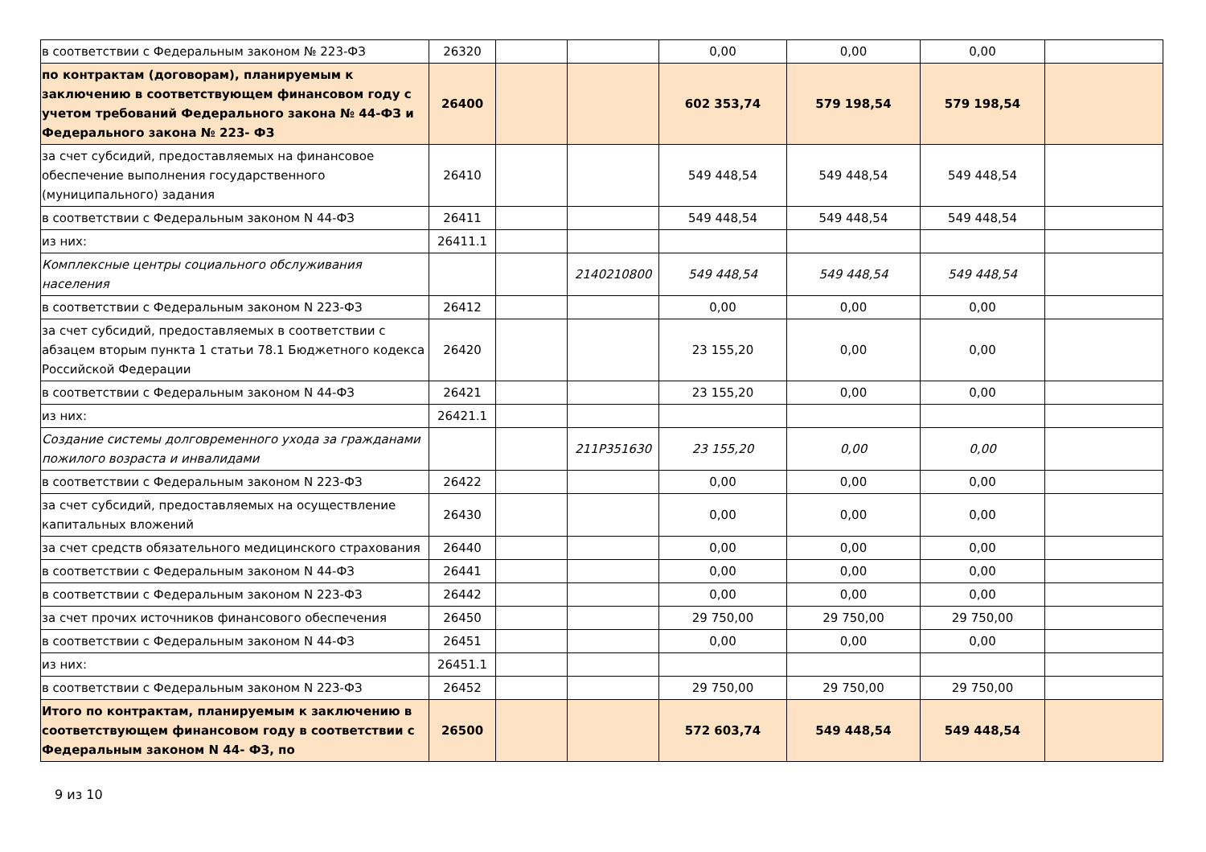| в соответствии с Федеральным законом № 223-ФЗ | 26320 | | | 0,00 | 0,00 | 0,00 | |
| по контрактам (договорам), планируемым к заключению в соответствующем финансовом году с учетом требований Федерального закона № 44-ФЗ и Федерального закона № 223- ФЗ | 26400 | | | 602 353,74 | 579 198,54 | 579 198,54 | |
| за счет субсидий, предоставляемых на финансовое обеспечение выполнения государственного (муниципального) задания | 26410 | | | 549 448,54 | 549 448,54 | 549 448,54 | |
| в соответствии с Федеральным законом N 44-ФЗ | 26411 | | | 549 448,54 | 549 448,54 | 549 448,54 | |
| из них: | 26411.1 | | | | | | |
| Комплексные центры социального обслуживания населения | | | 2140210800 | 549 448,54 | 549 448,54 | 549 448,54 | |
| в соответствии с Федеральным законом N 223-ФЗ | 26412 | | | 0,00 | 0,00 | 0,00 | |
| за счет субсидий, предоставляемых в соответствии с абзацем вторым пункта 1 статьи 78.1 Бюджетного кодекса Российской Федерации | 26420 | | | 23 155,20 | 0,00 | 0,00 | |
| в соответствии с Федеральным законом N 44-ФЗ | 26421 | | | 23 155,20 | 0,00 | 0,00 | |
| из них: | 26421.1 | | | | | | |
| Создание системы долговременного ухода за гражданами пожилого возраста и инвалидами | | | 211P351630 | 23 155,20 | 0,00 | 0,00 | |
| в соответствии с Федеральным законом N 223-ФЗ | 26422 | | | 0,00 | 0,00 | 0,00 | |
| за счет субсидий, предоставляемых на осуществление капитальных вложений | 26430 | | | 0,00 | 0,00 | 0,00 | |
| за счет средств обязательного медицинского страхования | 26440 | | | 0,00 | 0,00 | 0,00 | |
| в соответствии с Федеральным законом N 44-ФЗ | 26441 | | | 0,00 | 0,00 | 0,00 | |
| в соответствии с Федеральным законом N 223-ФЗ | 26442 | | | 0,00 | 0,00 | 0,00 | |
| за счет прочих источников финансового обеспечения | 26450 | | | 29 750,00 | 29 750,00 | 29 750,00 | |
| в соответствии с Федеральным законом N 44-ФЗ | 26451 | | | 0,00 | 0,00 | 0,00 | |
| из них: | 26451.1 | | | | | | |
| в соответствии с Федеральным законом N 223-ФЗ | 26452 | | | 29 750,00 | 29 750,00 | 29 750,00 | |
| Итого по контрактам, планируемым к заключению в соответствующем финансовом году в соответствии с Федеральным законом N 44- ФЗ, по | 26500 | | | 572 603,74 | 549 448,54 | 549 448,54 | |
9 из 10